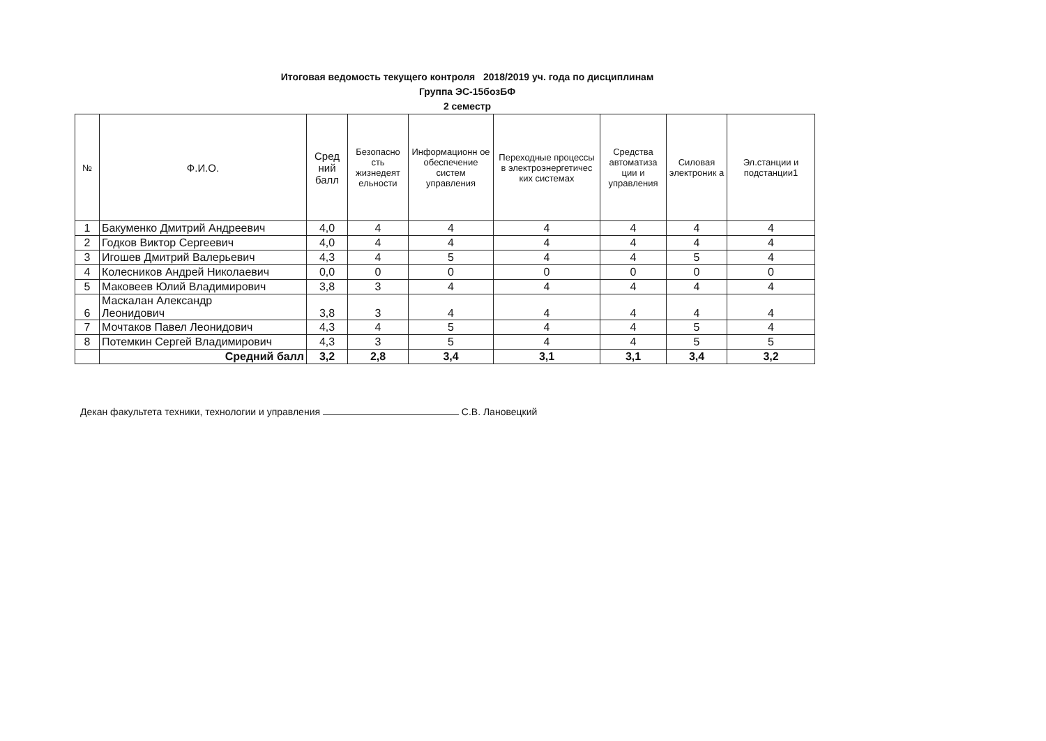Итоговая ведомость текущего контроля 2018/2019 уч. года по дисциплинам
Группа ЭС-15бозБФ
2 семестр
| № | Ф.И.О. | Сред ний балл | Безопасно сть жизнедеят ельности | Информационн ое обеспечение систем управления | Переходные процессы в электроэнергетичес ких системах | Средства автоматиза ции и управления | Силовая электроник а | Эл.станции и подстанции1 |
| --- | --- | --- | --- | --- | --- | --- | --- | --- |
| 1 | Бакуменко Дмитрий Андреевич | 4,0 | 4 | 4 | 4 | 4 | 4 | 4 |
| 2 | Годков Виктор Сергеевич | 4,0 | 4 | 4 | 4 | 4 | 4 | 4 |
| 3 | Игошев Дмитрий Валерьевич | 4,3 | 4 | 5 | 4 | 4 | 5 | 4 |
| 4 | Колесников Андрей Николаевич | 0,0 | 0 | 0 | 0 | 0 | 0 | 0 |
| 5 | Маковеев Юлий Владимирович | 3,8 | 3 | 4 | 4 | 4 | 4 | 4 |
| 6 | Маскалан Александр Леонидович | 3,8 | 3 | 4 | 4 | 4 | 4 | 4 |
| 7 | Мочтаков Павел Леонидович | 4,3 | 4 | 5 | 4 | 4 | 5 | 4 |
| 8 | Потемкин Сергей Владимирович | 4,3 | 3 | 5 | 4 | 4 | 5 | 5 |
| | Средний балл | 3,2 | 2,8 | 3,4 | 3,1 | 3,1 | 3,4 | 3,2 |
Декан факультета техники, технологии и управления С.В. Лановецкий